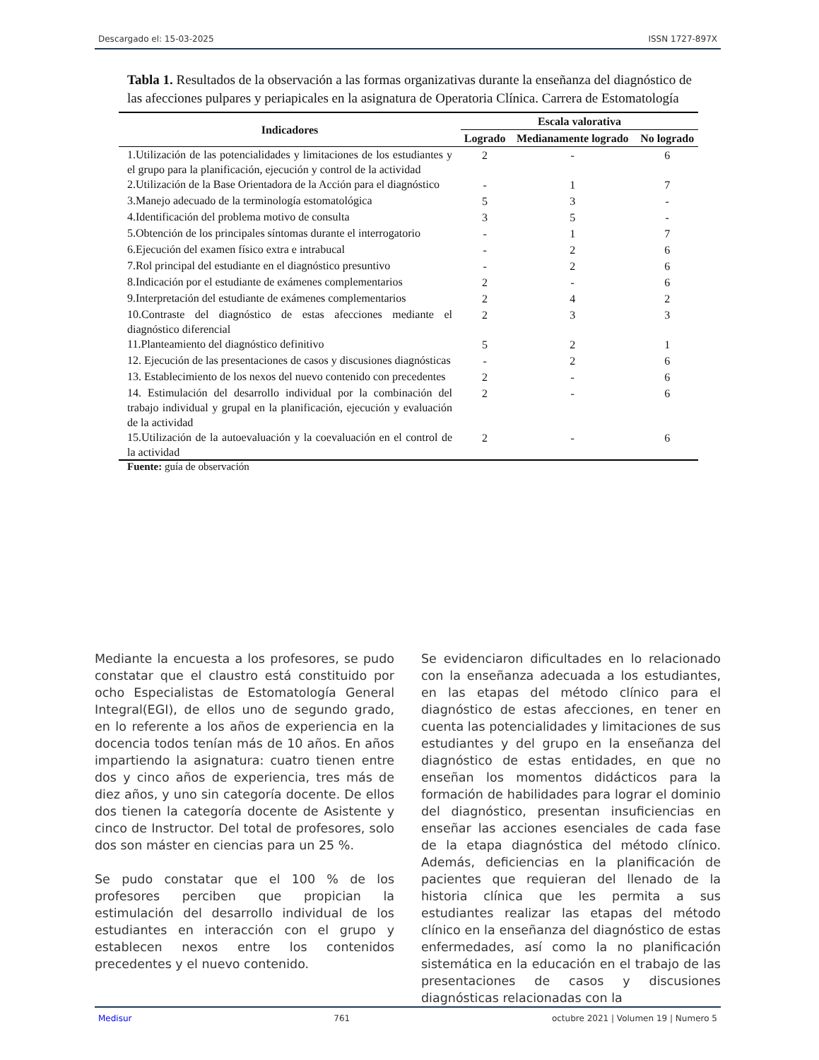Descargado el: 15-03-2025 ISSN 1727-897X
Tabla 1. Resultados de la observación a las formas organizativas durante la enseñanza del diagnóstico de las afecciones pulpares y periapicales en la asignatura de Operatoria Clínica. Carrera de Estomatología
| Indicadores | Escala valorativa | | |
| --- | --- | --- | --- |
| | Logrado | Medianamente logrado | No logrado |
| 1.Utilización de las potencialidades y limitaciones de los estudiantes y el grupo para la planificación, ejecución y control de la actividad | 2 | - | 6 |
| 2.Utilización de la Base Orientadora de la Acción para el diagnóstico | - | 1 | 7 |
| 3.Manejo adecuado de la terminología estomatológica | 5 | 3 | - |
| 4.Identificación del problema motivo de consulta | 3 | 5 | - |
| 5.Obtención de los principales síntomas durante el interrogatorio | - | 1 | 7 |
| 6.Ejecución del examen físico extra e intrabucal | - | 2 | 6 |
| 7.Rol principal del estudiante en el diagnóstico presuntivo | - | 2 | 6 |
| 8.Indicación por el estudiante de exámenes complementarios | 2 | - | 6 |
| 9.Interpretación del estudiante de exámenes complementarios | 2 | 4 | 2 |
| 10.Contraste del diagnóstico de estas afecciones mediante el diagnóstico diferencial | 2 | 3 | 3 |
| 11.Planteamiento del diagnóstico definitivo | 5 | 2 | 1 |
| 12. Ejecución de las presentaciones de casos y discusiones diagnósticas | - | 2 | 6 |
| 13. Establecimiento de los nexos del nuevo contenido con precedentes | 2 | - | 6 |
| 14. Estimulación del desarrollo individual por la combinación del trabajo individual y grupal en la planificación, ejecución y evaluación de la actividad | 2 | - | 6 |
| 15.Utilización de la autoevaluación y la coevaluación en el control de la actividad | 2 | - | 6 |
Fuente: guía de observación
Mediante la encuesta a los profesores, se pudo constatar que el claustro está constituido por ocho Especialistas de Estomatología General Integral(EGI), de ellos uno de segundo grado, en lo referente a los años de experiencia en la docencia todos tenían más de 10 años. En años impartiendo la asignatura: cuatro tienen entre dos y cinco años de experiencia, tres más de diez años, y uno sin categoría docente. De ellos dos tienen la categoría docente de Asistente y cinco de Instructor. Del total de profesores, solo dos son máster en ciencias para un 25 %.
Se pudo constatar que el 100 % de los profesores perciben que propician la estimulación del desarrollo individual de los estudiantes en interacción con el grupo y establecen nexos entre los contenidos precedentes y el nuevo contenido.
Se evidenciaron dificultades en lo relacionado con la enseñanza adecuada a los estudiantes, en las etapas del método clínico para el diagnóstico de estas afecciones, en tener en cuenta las potencialidades y limitaciones de sus estudiantes y del grupo en la enseñanza del diagnóstico de estas entidades, en que no enseñan los momentos didácticos para la formación de habilidades para lograr el dominio del diagnóstico, presentan insuficiencias en enseñar las acciones esenciales de cada fase de la etapa diagnóstica del método clínico. Además, deficiencias en la planificación de pacientes que requieran del llenado de la historia clínica que les permita a sus estudiantes realizar las etapas del método clínico en la enseñanza del diagnóstico de estas enfermedades, así como la no planificación sistemática en la educación en el trabajo de las presentaciones de casos y discusiones diagnósticas relacionadas con la
Medisur 761 octubre 2021 | Volumen 19 | Numero 5